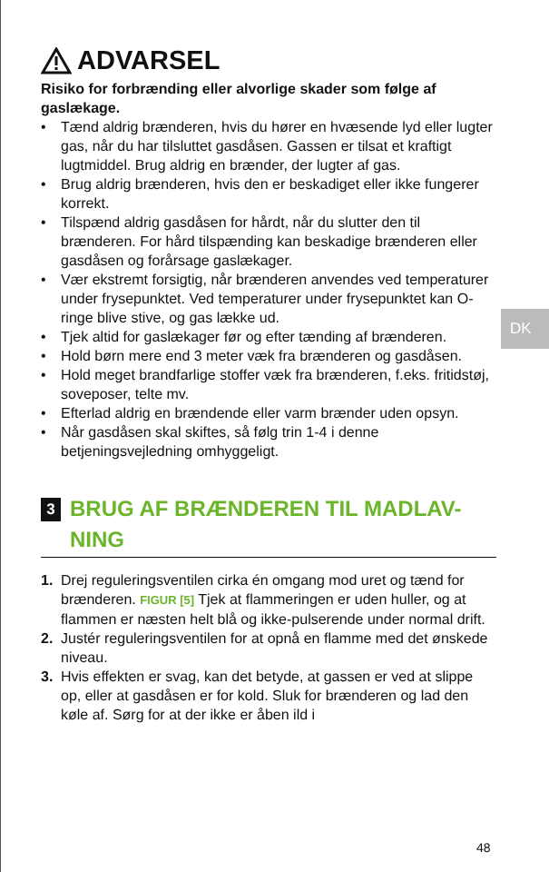ADVARSEL
Risiko for forbrænding eller alvorlige skader som følge af gaslækage.
• Tænd aldrig brænderen, hvis du hører en hvæsende lyd eller lugter gas, når du har tilsluttet gasdåsen. Gassen er tilsat et kraftigt lugtmiddel. Brug aldrig en brænder, der lugter af gas.
• Brug aldrig brænderen, hvis den er beskadiget eller ikke fungerer korrekt.
• Tilspænd aldrig gasdåsen for hårdt, når du slutter den til brænderen. For hård tilspænding kan beskadige brænderen eller gasdåsen og forårsage gaslækager.
• Vær ekstremt forsigtig, når brænderen anvendes ved temperaturer under frysepunktet. Ved temperaturer under frysepunktet kan O-ringe blive stive, og gas lække ud.
• Tjek altid for gaslækager før og efter tænding af brænderen.
• Hold børn mere end 3 meter væk fra brænderen og gasdåsen.
• Hold meget brandfarlige stoffer væk fra brænderen, f.eks. fritidstøj, soveposer, telte mv.
• Efterlad aldrig en brændende eller varm brænder uden opsyn.
• Når gasdåsen skal skiftes, så følg trin 1-4 i denne betjeningsvejledning omhyggeligt.
3 BRUG AF BRÆNDEREN TIL MADLAV-
NING
1. Drej reguleringsventilen cirka én omgang mod uret og tænd for brænderen. FIGUR [5] Tjek at flammeringen er uden huller, og at flammen er næsten helt blå og ikke-pulserende under normal drift.
2. Justér reguleringsventilen for at opnå en flamme med det ønskede niveau.
3. Hvis effekten er svag, kan det betyde, at gassen er ved at slippe op, eller at gasdåsen er for kold. Sluk for brænderen og lad den køle af. Sørg for at der ikke er åben ild i
DK
48